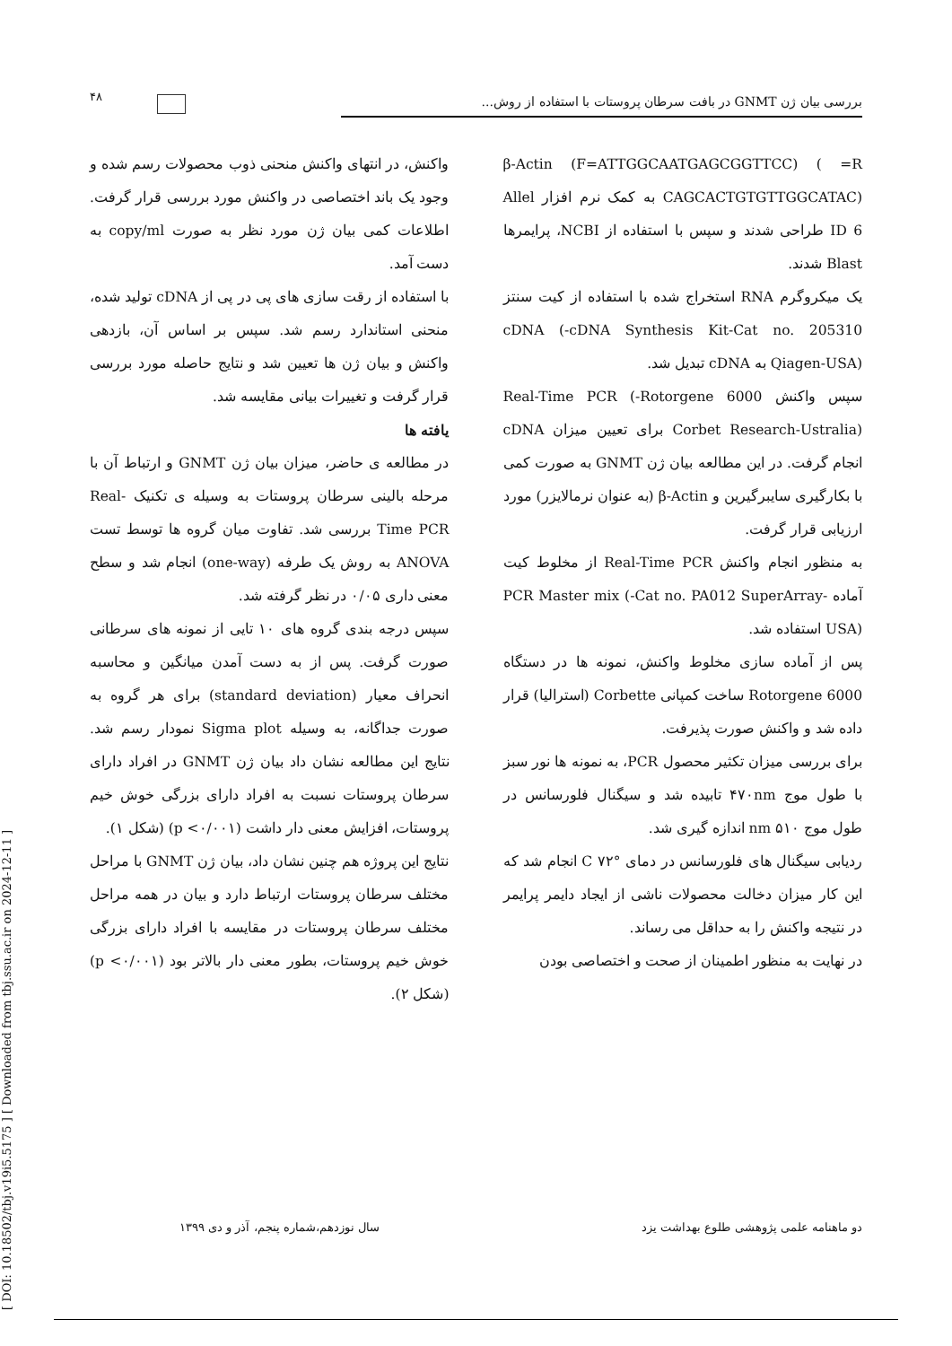۴۸
بررسی بیان ژن GNMT در بافت سرطان پروستات با استفاده از روش...
β-Actin (F=ATTGGCAATGAGCGGTTCC) ( =R CAGCACTGTGTTGGCATAC) به کمک نرم افزار Allel ID 6 طراحی شدند و سپس با استفاده از NCBI، پرایمرها Blast شدند.
یک میکروگرم RNA استخراج شده با استفاده از کیت سنتز cDNA (-cDNA Synthesis Kit-Cat no. 205310 Qiagen-USA) به cDNA تبدیل شد.
سپس واکنش Real-Time PCR (-Rotorgene 6000 Corbet Research-Ustralia) برای تعیین میزان cDNA انجام گرفت. در این مطالعه بیان ژن GNMT به صورت کمی با بکارگیری سایبرگیرین و β-Actin (به عنوان نرمالایزر) مورد ارزیابی قرار گرفت.
به منظور انجام واکنش Real-Time PCR از مخلوط کیت آماده PCR Master mix (-Cat no. PA012 SuperArray-USA) استفاده شد.
پس از آماده سازی مخلوط واکنش، نمونه ها در دستگاه Rotorgene 6000 ساخت کمپانی Corbette (استرالیا) قرار داده شد و واکنش صورت پذیرفت.
برای بررسی میزان تکثیر محصول PCR، به نمونه ها نور سبز با طول موج ۴۷۰nm تابیده شد و سیگنال فلورسانس در طول موج ۵۱۰ nm اندازه گیری شد.
ردیابی سیگنال های فلورسانس در دمای °C ۷۲ انجام شد که این کار میزان دخالت محصولات ناشی از ایجاد دایمر پرایمر در نتیجه واکنش را به حداقل می رساند.
در نهایت به منظور اطمینان از صحت و اختصاصی بودن
واکنش، در انتهای واکنش منحنی ذوب محصولات رسم شده و وجود یک باند اختصاصی در واکنش مورد بررسی قرار گرفت. اطلاعات کمی بیان ژن مورد نظر به صورت copy/ml به دست آمد.
با استفاده از رقت سازی های پی در پی از cDNA تولید شده، منحنی استاندارد رسم شد. سپس بر اساس آن، بازدهی واکنش و بیان ژن ها تعیین شد و نتایج حاصله مورد بررسی قرار گرفت و تغییرات بیانی مقایسه شد.
یافته ها
در مطالعه ی حاضر، میزان بیان ژن GNMT و ارتباط آن با مرحله بالینی سرطان پروستات به وسیله ی تکنیک Real-Time PCR بررسی شد. تفاوت میان گروه ها توسط تست ANOVA به روش یک طرفه (one-way) انجام شد و سطح معنی داری ۰/۰۵ در نظر گرفته شد.
سپس درجه بندی گروه های ۱۰ تایی از نمونه های سرطانی صورت گرفت. پس از به دست آمدن میانگین و محاسبه انحراف معیار (standard deviation) برای هر گروه به صورت جداگانه، به وسیله Sigma plot نمودار رسم شد. نتایج این مطالعه نشان داد بیان ژن GNMT در افراد دارای سرطان پروستات نسبت به افراد دارای بزرگی خوش خیم پروستات، افزایش معنی دار داشت (p <۰/۰۰۱) (شکل ۱).
نتایج این پروژه هم چنین نشان داد، بیان ژن GNMT با مراحل مختلف سرطان پروستات ارتباط دارد و بیان در همه مراحل مختلف سرطان پروستات در مقایسه با افراد دارای بزرگی خوش خیم پروستات، بطور معنی دار بالاتر بود (p <۰/۰۰۱) (شکل ۲).
[ DOI: 10.18502/tbj.v19i5.5175 ] [ Downloaded from tbj.ssu.ac.ir on 2024-12-11 ]
دو ماهنامه علمی پژوهشی طلوع بهداشت یزد سال نوزدهم،شماره پنجم، آذر و دی ۱۳۹۹